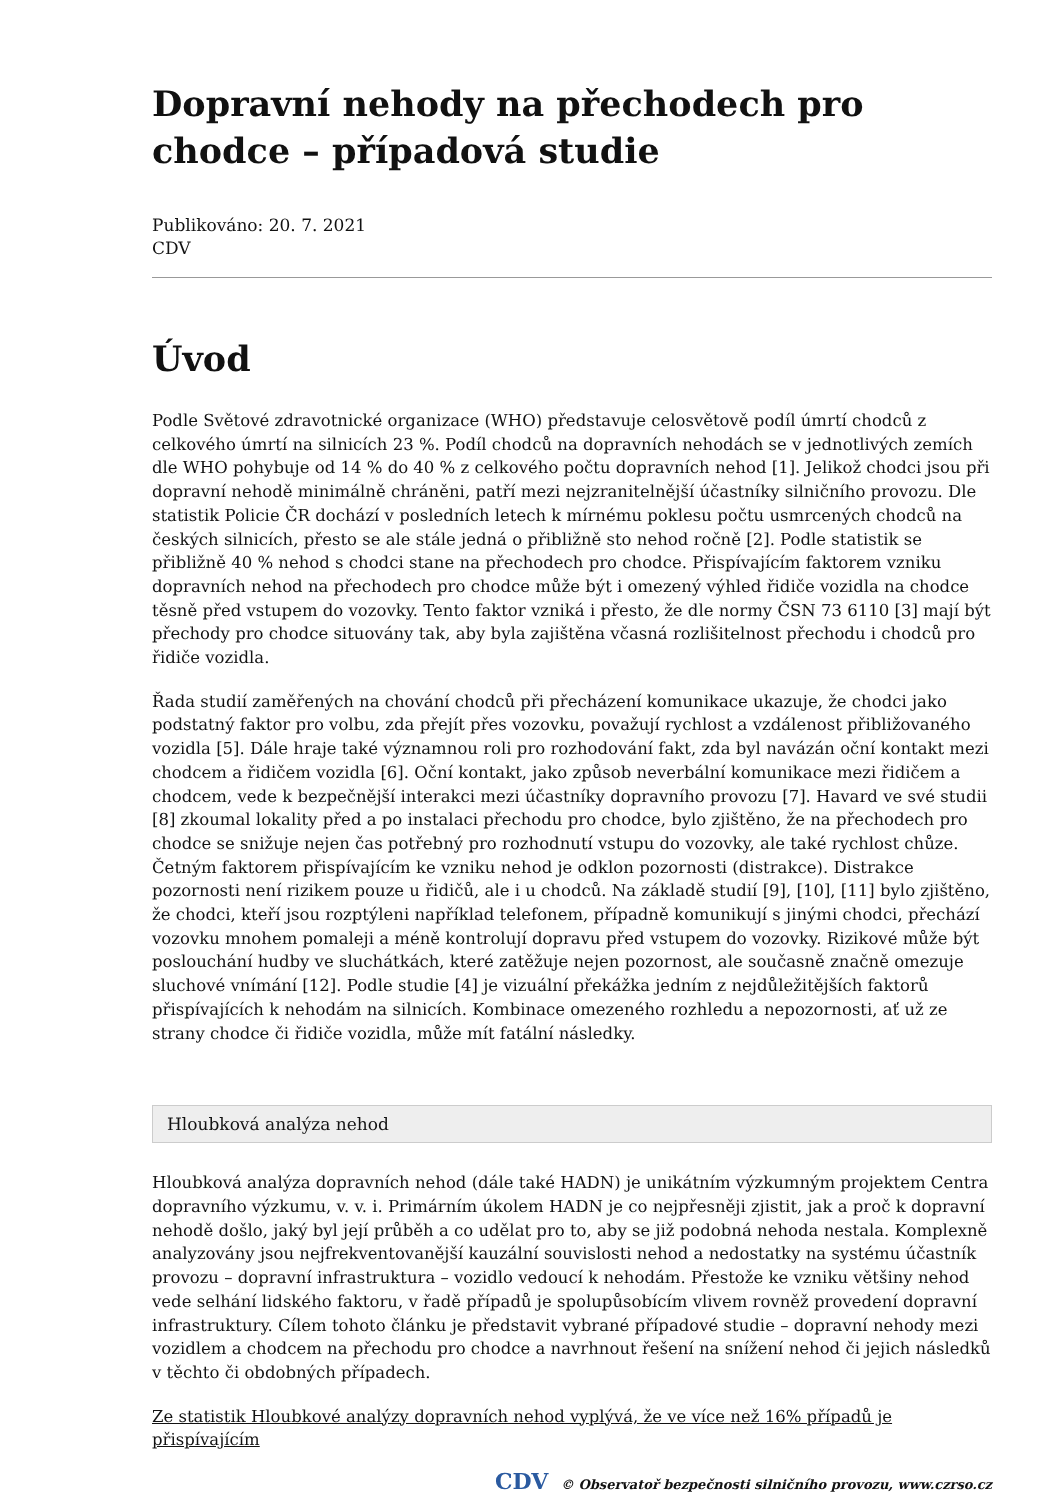Dopravní nehody na přechodech pro chodce – případová studie
Publikováno: 20. 7. 2021
CDV
Úvod
Podle Světové zdravotnické organizace (WHO) představuje celosvětově podíl úmrtí chodců z celkového úmrtí na silnicích 23 %. Podíl chodců na dopravních nehodách se v jednotlivých zemích dle WHO pohybuje od 14 % do 40 % z celkového počtu dopravních nehod [1]. Jelikož chodci jsou při dopravní nehodě minimálně chráněni, patří mezi nejzranitelnější účastníky silničního provozu. Dle statistik Policie ČR dochází v posledních letech k mírnému poklesu počtu usmrcených chodců na českých silnicích, přesto se ale stále jedná o přibližně sto nehod ročně [2]. Podle statistik se přibližně 40 % nehod s chodci stane na přechodech pro chodce. Přispívajícím faktorem vzniku dopravních nehod na přechodech pro chodce může být i omezený výhled řidiče vozidla na chodce těsně před vstupem do vozovky. Tento faktor vzniká i přesto, že dle normy ČSN 73 6110 [3] mají být přechody pro chodce situovány tak, aby byla zajištěna včasná rozlišitelnost přechodu i chodců pro řidiče vozidla.
Řada studií zaměřených na chování chodců při přecházení komunikace ukazuje, že chodci jako podstatný faktor pro volbu, zda přejít přes vozovku, považují rychlost a vzdálenost přibližovaného vozidla [5]. Dále hraje také významnou roli pro rozhodování fakt, zda byl navázán oční kontakt mezi chodcem a řidičem vozidla [6]. Oční kontakt, jako způsob neverbální komunikace mezi řidičem a chodcem, vede k bezpečnější interakci mezi účastníky dopravního provozu [7]. Havard ve své studii [8] zkoumal lokality před a po instalaci přechodu pro chodce, bylo zjištěno, že na přechodech pro chodce se snižuje nejen čas potřebný pro rozhodnutí vstupu do vozovky, ale také rychlost chůze. Četným faktorem přispívajícím ke vzniku nehod je odklon pozornosti (distrakce). Distrakce pozornosti není rizikem pouze u řidičů, ale i u chodců. Na základě studií [9], [10], [11] bylo zjištěno, že chodci, kteří jsou rozptýleni například telefonem, případně komunikují s jinými chodci, přechází vozovku mnohem pomaleji a méně kontrolují dopravu před vstupem do vozovky. Rizikové může být poslouchání hudby ve sluchátkách, které zatěžuje nejen pozornost, ale současně značně omezuje sluchové vnímání [12]. Podle studie [4] je vizuální překážka jedním z nejdůležitějších faktorů přispívajících k nehodám na silnicích. Kombinace omezeného rozhledu a nepozornosti, ať už ze strany chodce či řidiče vozidla, může mít fatální následky.
Hloubková analýza nehod
Hloubková analýza dopravních nehod (dále také HADN) je unikátním výzkumným projektem Centra dopravního výzkumu, v. v. i. Primárním úkolem HADN je co nejpřesněji zjistit, jak a proč k dopravní nehodě došlo, jaký byl její průběh a co udělat pro to, aby se již podobná nehoda nestala. Komplexně analyzovány jsou nejfrekventovanější kauzální souvislosti nehod a nedostatky na systému účastník provozu – dopravní infrastruktura – vozidlo vedoucí k nehodám. Přestože ke vzniku většiny nehod vede selhání lidského faktoru, v řadě případů je spolupůsobícím vlivem rovněž provedení dopravní infrastruktury. Cílem tohoto článku je představit vybrané případové studie – dopravní nehody mezi vozidlem a chodcem na přechodu pro chodce a navrhnout řešení na snížení nehod či jejich následků v těchto či obdobných případech.
Ze statistik Hloubkové analýzy dopravních nehod vyplývá, že ve více než 16% případů je přispívajícím
CDV © Observatoř bezpečnosti silničního provozu, www.czrso.cz